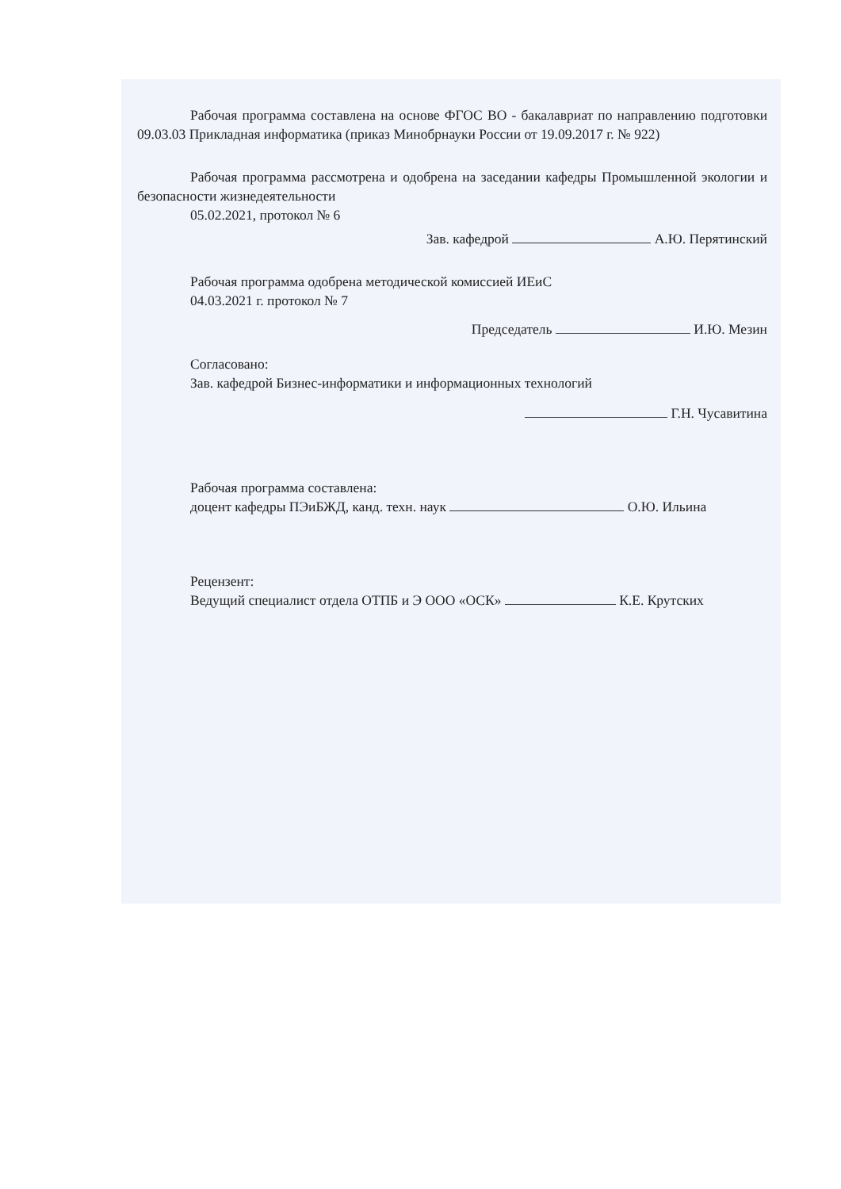Рабочая программа составлена на основе ФГОС ВО - бакалавриат по направлению подготовки 09.03.03 Прикладная информатика (приказ Минобрнауки России от 19.09.2017 г. № 922)
Рабочая программа рассмотрена и одобрена на заседании кафедры Промышленной экологии и безопасности жизнедеятельности
05.02.2021, протокол № 6
Зав. кафедрой А.Ю. Перятинский
Рабочая программа одобрена методической комиссией ИЕиС
04.03.2021 г. протокол № 7
Председатель И.Ю. Мезин
Согласовано:
Зав. кафедрой Бизнес-информатики и информационных технологий
Г.Н. Чусавитина
Рабочая программа составлена:
доцент кафедры ПЭиБЖД, канд. техн. наук О.Ю. Ильина
Рецензент:
Ведущий специалист отдела ОТПБ и Э ООО «ОСК» К.Е. Крутских